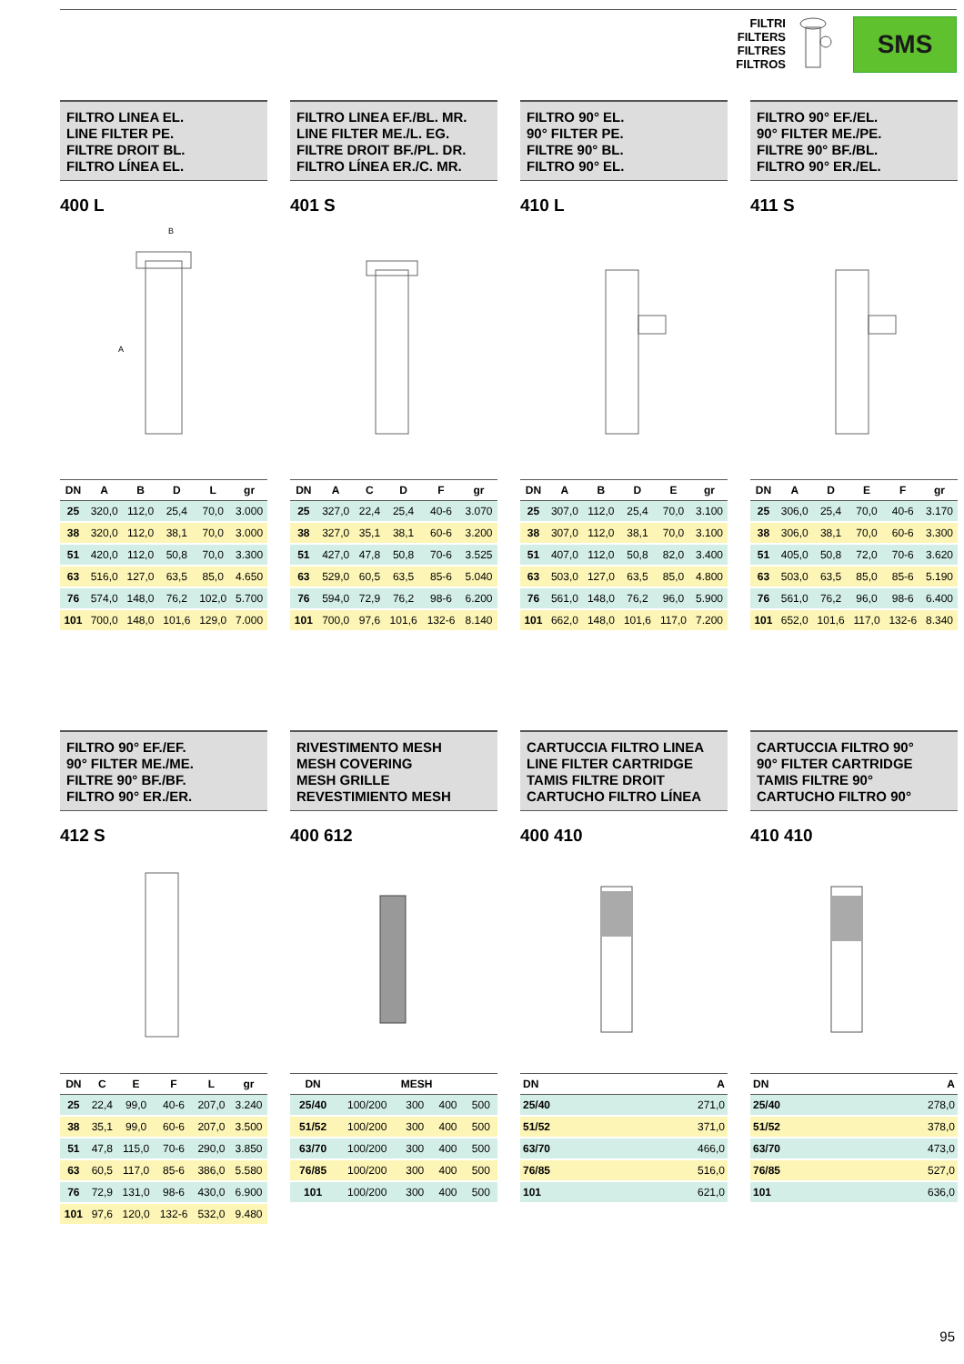FILTRI
FILTERS
FILTRES
FILTROS
SMS
FILTRO LINEA EL.
LINE FILTER PE.
FILTRE DROIT BL.
FILTRO LÍNEA EL.
400 L
B
A
| DN | A | B | D | L | gr |
| --- | --- | --- | --- | --- | --- |
| 25 | 320,0 | 112,0 | 25,4 | 70,0 | 3.000 |
| 38 | 320,0 | 112,0 | 38,1 | 70,0 | 3.000 |
| 51 | 420,0 | 112,0 | 50,8 | 70,0 | 3.300 |
| 63 | 516,0 | 127,0 | 63,5 | 85,0 | 4.650 |
| 76 | 574,0 | 148,0 | 76,2 | 102,0 | 5.700 |
| 101 | 700,0 | 148,0 | 101,6 | 129,0 | 7.000 |
FILTRO LINEA EF./BL. MR.
LINE FILTER ME./L. EG.
FILTRE DROIT BF./PL. DR.
FILTRO LÍNEA ER./C. MR.
401 S
| DN | A | C | D | F | gr |
| --- | --- | --- | --- | --- | --- |
| 25 | 327,0 | 22,4 | 25,4 | 40-6 | 3.070 |
| 38 | 327,0 | 35,1 | 38,1 | 60-6 | 3.200 |
| 51 | 427,0 | 47,8 | 50,8 | 70-6 | 3.525 |
| 63 | 529,0 | 60,5 | 63,5 | 85-6 | 5.040 |
| 76 | 594,0 | 72,9 | 76,2 | 98-6 | 6.200 |
| 101 | 700,0 | 97,6 | 101,6 | 132-6 | 8.140 |
FILTRO 90° EL.
90° FILTER PE.
FILTRE 90° BL.
FILTRO 90° EL.
410 L
| DN | A | B | D | E | gr |
| --- | --- | --- | --- | --- | --- |
| 25 | 307,0 | 112,0 | 25,4 | 70,0 | 3.100 |
| 38 | 307,0 | 112,0 | 38,1 | 70,0 | 3.100 |
| 51 | 407,0 | 112,0 | 50,8 | 82,0 | 3.400 |
| 63 | 503,0 | 127,0 | 63,5 | 85,0 | 4.800 |
| 76 | 561,0 | 148,0 | 76,2 | 96,0 | 5.900 |
| 101 | 662,0 | 148,0 | 101,6 | 117,0 | 7.200 |
FILTRO 90° EF./EL.
90° FILTER ME./PE.
FILTRE 90° BF./BL.
FILTRO 90° ER./EL.
411 S
| DN | A | D | E | F | gr |
| --- | --- | --- | --- | --- | --- |
| 25 | 306,0 | 25,4 | 70,0 | 40-6 | 3.170 |
| 38 | 306,0 | 38,1 | 70,0 | 60-6 | 3.300 |
| 51 | 405,0 | 50,8 | 72,0 | 70-6 | 3.620 |
| 63 | 503,0 | 63,5 | 85,0 | 85-6 | 5.190 |
| 76 | 561,0 | 76,2 | 96,0 | 98-6 | 6.400 |
| 101 | 652,0 | 101,6 | 117,0 | 132-6 | 8.340 |
FILTRO 90° EF./EF.
90° FILTER ME./ME.
FILTRE 90° BF./BF.
FILTRO 90° ER./ER.
412 S
| DN | C | E | F | L | gr |
| --- | --- | --- | --- | --- | --- |
| 25 | 22,4 | 99,0 | 40-6 | 207,0 | 3.240 |
| 38 | 35,1 | 99,0 | 60-6 | 207,0 | 3.500 |
| 51 | 47,8 | 115,0 | 70-6 | 290,0 | 3.850 |
| 63 | 60,5 | 117,0 | 85-6 | 386,0 | 5.580 |
| 76 | 72,9 | 131,0 | 98-6 | 430,0 | 6.900 |
| 101 | 97,6 | 120,0 | 132-6 | 532,0 | 9.480 |
RIVESTIMENTO MESH
MESH COVERING
MESH GRILLE
REVESTIMIENTO MESH
400 612
| DN | MESH | | | |
| --- | --- | --- | --- | --- |
| 25/40 | 100/200 | 300 | 400 | 500 |
| 51/52 | 100/200 | 300 | 400 | 500 |
| 63/70 | 100/200 | 300 | 400 | 500 |
| 76/85 | 100/200 | 300 | 400 | 500 |
| 101 | 100/200 | 300 | 400 | 500 |
CARTUCCIA FILTRO LINEA
LINE FILTER CARTRIDGE
TAMIS FILTRE DROIT
CARTUCHO FILTRO LÍNEA
400 410
| DN | A |
| --- | --- |
| 25/40 | 271,0 |
| 51/52 | 371,0 |
| 63/70 | 466,0 |
| 76/85 | 516,0 |
| 101 | 621,0 |
CARTUCCIA FILTRO 90°
90° FILTER CARTRIDGE
TAMIS FILTRE 90°
CARTUCHO FILTRO 90°
410 410
| DN | A |
| --- | --- |
| 25/40 | 278,0 |
| 51/52 | 378,0 |
| 63/70 | 473,0 |
| 76/85 | 527,0 |
| 101 | 636,0 |
95